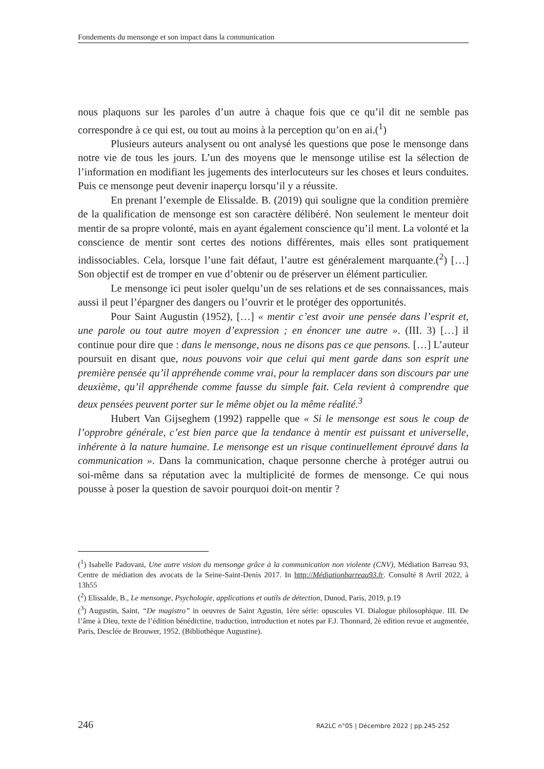Fondements du mensonge et son impact dans la communication
nous plaquons sur les paroles d’un autre à chaque fois que ce qu’il dit ne semble pas correspondre à ce qui est, ou tout au moins à la perception qu’on en ai.(<sup>1</sup>)
Plusieurs auteurs analysent ou ont analysé les questions que pose le mensonge dans notre vie de tous les jours. L’un des moyens que le mensonge utilise est la sélection de l’information en modifiant les jugements des interlocuteurs sur les choses et leurs conduites. Puis ce mensonge peut devenir inaperçu lorsqu’il y a réussite.
En prenant l’exemple de Elissalde. B. (2019) qui souligne que la condition première de la qualification de mensonge est son caractère délibéré. Non seulement le menteur doit mentir de sa propre volonté, mais en ayant également conscience qu’il ment. La volonté et la conscience de mentir sont certes des notions différentes, mais elles sont pratiquement indissociables. Cela, lorsque l’une fait défaut, l’autre est généralement marquante.(<sup>2</sup>) […] Son objectif est de tromper en vue d’obtenir ou de préserver un élément particulier.
Le mensonge ici peut isoler quelqu’un de ses relations et de ses connaissances, mais aussi il peut l’épargner des dangers ou l’ouvrir et le protéger des opportunités.
Pour Saint Augustin (1952), […] « mentir c’est avoir une pensée dans l’esprit et, une parole ou tout autre moyen d’expression ; en énoncer une autre ». (III. 3) […] il continue pour dire que : dans le mensonge, nous ne disons pas ce que pensons. […] L’auteur poursuit en disant que, nous pouvons voir que celui qui ment garde dans son esprit une première pensée qu’il appréhende comme vrai, pour la remplacer dans son discours par une deuxième, qu’il appréhende comme fausse du simple fait. Cela revient à comprendre que deux pensées peuvent porter sur le même objet ou la même réalité.<sup>3</sup>
Hubert Van Gijseghem (1992) rappelle que « Si le mensonge est sous le coup de l’opprobre générale, c’est bien parce que la tendance à mentir est puissant et universelle, inhérente à la nature humaine. Le mensonge est un risque continuellement éprouvé dans la communication ». Dans la communication, chaque personne cherche à protéger autrui ou soi-même dans sa réputation avec la multiplicité de formes de mensonge. Ce qui nous pousse à poser la question de savoir pourquoi doit-on mentir ?
(<sup>1</sup>) Isabelle Padovani, Une autre vision du mensonge grâce à la communication non violente (CNV), Médiation Barreau 93, Centre de médiation des avocats de la Seine-Saint-Denis 2017. In http://Médiationbarreau93.fr. Consulté 8 Avril 2022, à 13h55
(<sup>2</sup>) Elissalde, B., Le mensonge, Psychologie, applications et outils de détection, Dunod, Paris, 2019, p.19
(<sup>3</sup>) Augustin, Saint, “De magistro” in oeuvres de Saint Agustin, 1ère série: opuscules VI. Dialogue philosophique. III. De l’âme à Dieu, texte de l’édition bénédictine, traduction, introduction et notes par F.J. Thonnard, 2è edition revue et augmentée, Paris, Desclée de Brouwer, 1952. (Bibliothèque Augustine).
246 RA2LC n°05 | Décembre 2022 | pp.245-252